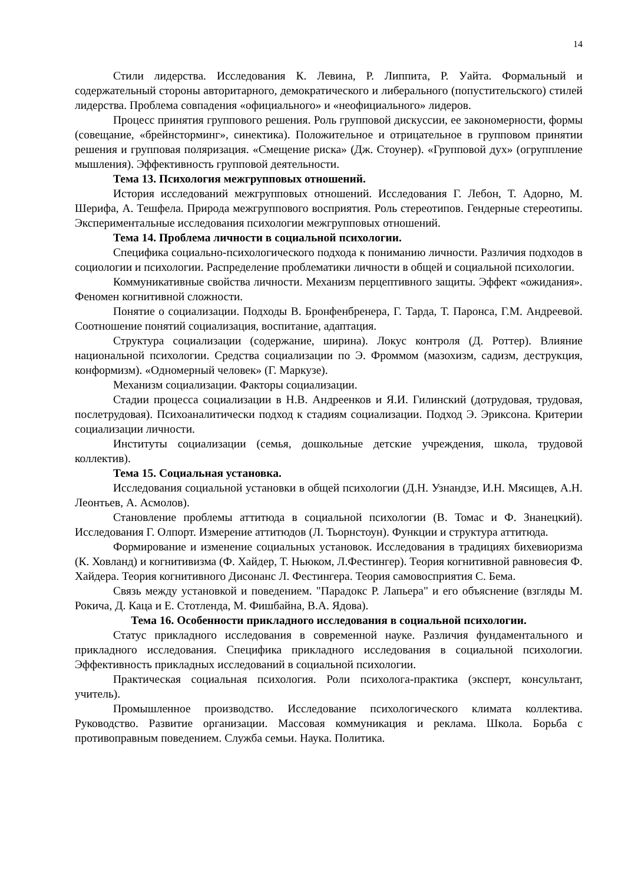14
Стили лидерства. Исследования К. Левина, Р. Липпита, Р. Уайта. Формальный и содержательный стороны авторитарного, демократического и либерального (попустительского) стилей лидерства. Проблема совпадения «официального» и «неофициального» лидеров.
Процесс принятия группового решения. Роль групповой дискуссии, ее закономерности, формы (совещание, «брейнсторминг», синектика). Положительное и отрицательное в групповом принятии решения и групповая поляризация. «Смещение риска» (Дж. Стоунер). «Групповой дух» (огруппление мышления). Эффективность групповой деятельности.
Тема 13. Психология межгрупповых отношений.
История исследований межгрупповых отношений. Исследования Г. Лебон, Т. Адорно, М. Шерифа, А. Тешфела. Природа межгруппового восприятия. Роль стереотипов. Гендерные стереотипы. Экспериментальные исследования психологии межгрупповых отношений.
Тема 14. Проблема личности в социальной психологии.
Специфика социально-психологического подхода к пониманию личности. Различия подходов в социологии и психологии. Распределение проблематики личности в общей и социальной психологии.
Коммуникативные свойства личности. Механизм перцептивного защиты. Эффект «ожидания». Феномен когнитивной сложности.
Понятие о социализации. Подходы В. Бронфенбренера, Г. Тарда, Т. Паронса, Г.М. Андреевой. Соотношение понятий социализация, воспитание, адаптация.
Структура социализации (содержание, ширина). Локус контроля (Д. Роттер). Влияние национальной психологии. Средства социализации по Э. Фроммом (мазохизм, садизм, деструкция, конформизм). «Одномерный человек» (Г. Маркузе).
Механизм социализации. Факторы социализации.
Стадии процесса социализации в Н.В. Андреенков и Я.И. Гилинский (дотрудовая, трудовая, послетрудовая). Психоаналитически подход к стадиям социализации. Подход Э. Эриксона. Критерии социализации личности.
Институты социализации (семья, дошкольные детские учреждения, школа, трудовой коллектив).
Тема 15. Социальная установка.
Исследования социальной установки в общей психологии (Д.Н. Узнандзе, И.Н. Мясищев, А.Н. Леонтьев, А. Асмолов).
Становление проблемы аттитюда в социальной психологии (В. Томас и Ф. Знанецкий). Исследования Г. Олпорт. Измерение аттитюдов (Л. Тьорнстоун). Функции и структура аттитюда.
Формирование и изменение социальных установок. Исследования в традициях бихевиоризма (К. Ховланд) и когнитивизма (Ф. Хайдер, Т. Ньюком, Л.Фестингер). Теория когнитивной равновесия Ф. Хайдера. Теория когнитивного Дисонанс Л. Фестингера. Теория самовосприятия С. Бема.
Связь между установкой и поведением. "Парадокс Р. Лапьера" и его объяснение (взгляды М. Рокича, Д. Каца и Е. Стотленда, М. Фишбайна, В.А. Ядова).
Тема 16. Особенности прикладного исследования в социальной психологии.
Статус прикладного исследования в современной науке. Различия фундаментального и прикладного исследования. Специфика прикладного исследования в социальной психологии. Эффективность прикладных исследований в социальной психологии.
Практическая социальная психология. Роли психолога-практика (эксперт, консультант, учитель).
Промышленное производство. Исследование психологического климата коллектива. Руководство. Развитие организации. Массовая коммуникация и реклама. Школа. Борьба с противоправным поведением. Служба семьи. Наука. Политика.